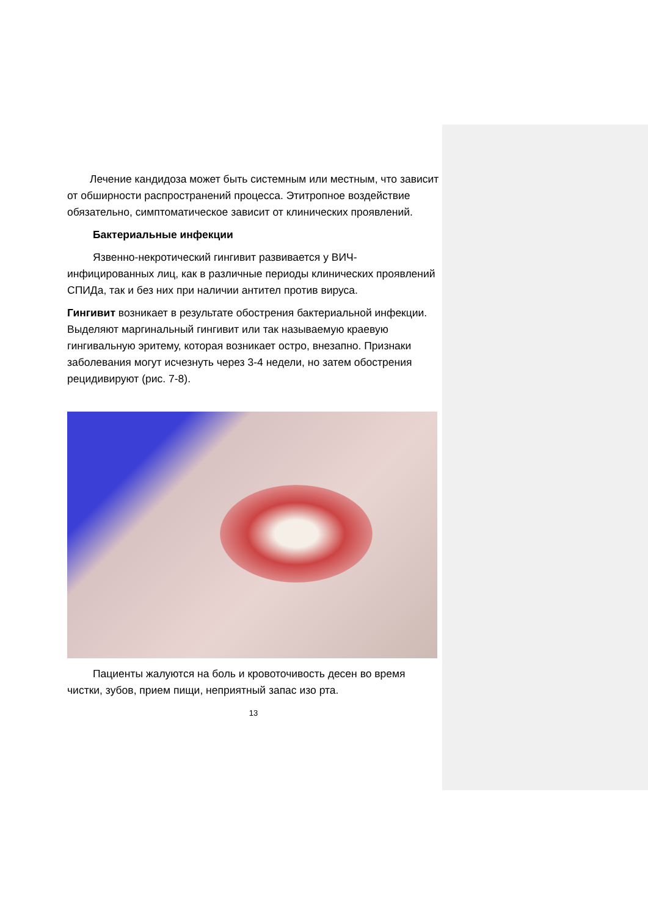Лечение кандидоза может быть системным или местным, что зависит от обширности распространений процесса. Этитропное воздействие обязательно, симптоматическое зависит от клинических проявлений.
Бактериальные инфекции
Язвенно-некротический гингивит развивается у ВИЧ-инфицированных лиц, как в различные периоды клинических проявлений СПИДа, так и без них при наличии антител против вируса.
Гингивит возникает в результате обострения бактериальной инфекции. Выделяют маргинальный гингивит или так называемую краевую гингивальную эритему, которая возникает остро, внезапно. Признаки заболевания могут исчезнуть через 3-4 недели, но затем обострения рецидивируют (рис. 7-8).
Пациенты жалуются на боль и кровоточивость десен во время чистки, зубов, прием пищи, неприятный запас изо рта.
13